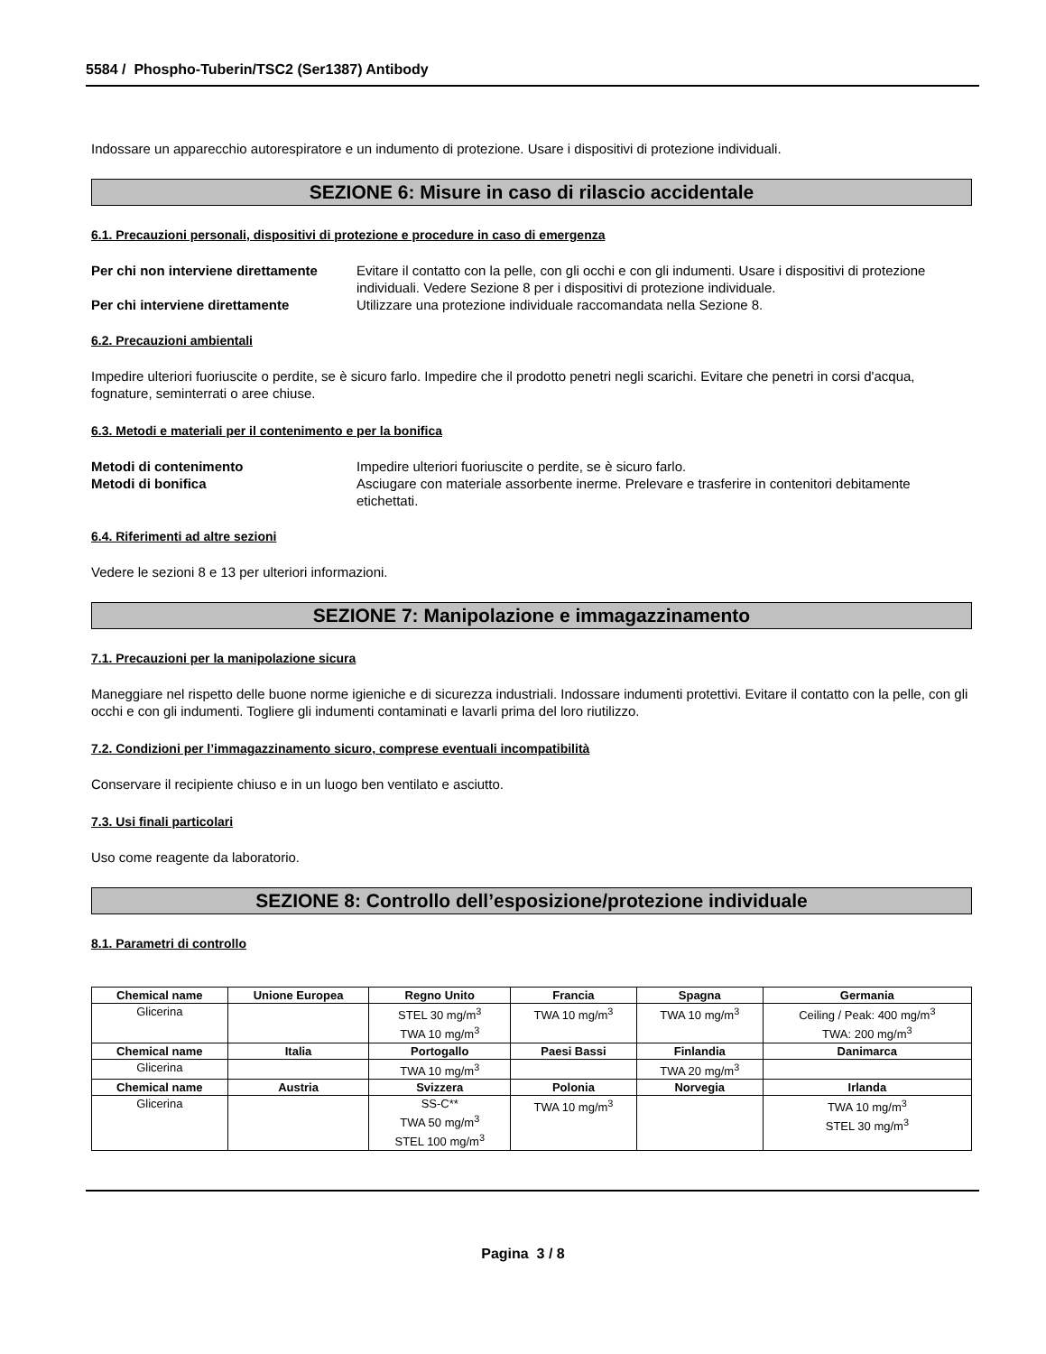5584 / Phospho-Tuberin/TSC2 (Ser1387) Antibody
Indossare un apparecchio autorespiratore e un indumento di protezione. Usare i dispositivi di protezione individuali.
SEZIONE 6: Misure in caso di rilascio accidentale
6.1. Precauzioni personali, dispositivi di protezione e procedure in caso di emergenza
Per chi non interviene direttamente Evitare il contatto con la pelle, con gli occhi e con gli indumenti. Usare i dispositivi di protezione individuali. Vedere Sezione 8 per i dispositivi di protezione individuale. Per chi interviene direttamente Utilizzare una protezione individuale raccomandata nella Sezione 8.
6.2. Precauzioni ambientali
Impedire ulteriori fuoriuscite o perdite, se è sicuro farlo. Impedire che il prodotto penetri negli scarichi. Evitare che penetri in corsi d'acqua, fognature, seminterrati o aree chiuse.
6.3. Metodi e materiali per il contenimento e per la bonifica
Metodi di contenimento Impedire ulteriori fuoriuscite o perdite, se è sicuro farlo. Metodi di bonifica Asciugare con materiale assorbente inerme. Prelevare e trasferire in contenitori debitamente etichettati.
6.4. Riferimenti ad altre sezioni
Vedere le sezioni 8 e 13 per ulteriori informazioni.
SEZIONE 7: Manipolazione e immagazzinamento
7.1. Precauzioni per la manipolazione sicura
Maneggiare nel rispetto delle buone norme igieniche e di sicurezza industriali. Indossare indumenti protettivi. Evitare il contatto con la pelle, con gli occhi e con gli indumenti. Togliere gli indumenti contaminati e lavarli prima del loro riutilizzo.
7.2. Condizioni per l’immagazzinamento sicuro, comprese eventuali incompatibilità
Conservare il recipiente chiuso e in un luogo ben ventilato e asciutto.
7.3. Usi finali particolari
Uso come reagente da laboratorio.
SEZIONE 8: Controllo dell’esposizione/protezione individuale
8.1. Parametri di controllo
| Chemical name | Unione Europea | Regno Unito | Francia | Spagna | Germania |
| --- | --- | --- | --- | --- | --- |
| Glicerina | | STEL 30 mg/m<sup>3</sup> TWA 10 mg/m<sup>3</sup> | TWA 10 mg/m<sup>3</sup> | TWA 10 mg/m<sup>3</sup> | Ceiling / Peak: 400 mg/m<sup>3</sup> TWA: 200 mg/m<sup>3</sup> |
| Chemical name | Italia | Portogallo | Paesi Bassi | Finlandia | Danimarca |
| Glicerina | | TWA 10 mg/m<sup>3</sup> | | TWA 20 mg/m<sup>3</sup> | |
| Chemical name | Austria | Svizzera | Polonia | Norvegia | Irlanda |
| Glicerina | | SS-C** TWA 50 mg/m<sup>3</sup> STEL 100 mg/m<sup>3</sup> | TWA 10 mg/m<sup>3</sup> | | TWA 10 mg/m<sup>3</sup> STEL 30 mg/m<sup>3</sup> |
Pagina 3 / 8